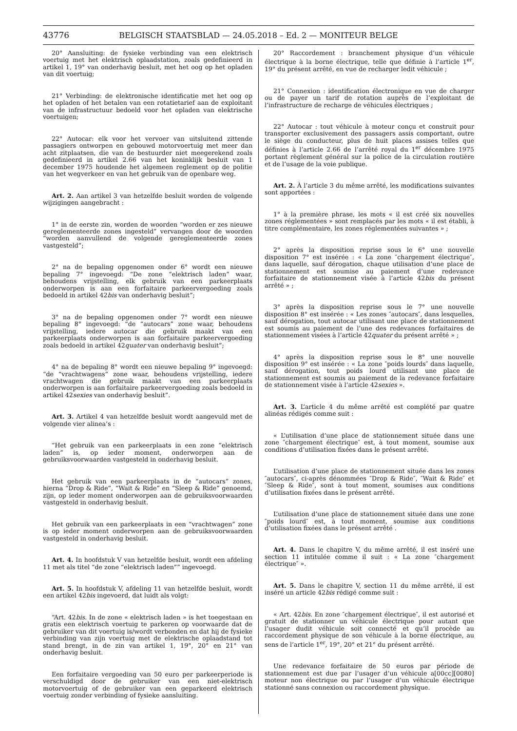43776
BELGISCH STAATSBLAD — 24.05.2018 – Ed. 2 — MONITEUR BELGE
20° Aansluiting: de fysieke verbinding van een elektrisch voertuig met het elektrisch oplaadstation, zoals gedefinieerd in artikel 1, 19° van onderhavig besluit, met het oog op het opladen van dit voertuig;
21° Verbinding: de elektronische identificatie met het oog op het opladen of het betalen van een rotatietarief aan de exploitant van de infrastructuur bedoeld voor het opladen van elektrische voertuigen;
22° Autocar: elk voor het vervoer van uitsluitend zittende passagiers ontworpen en gebouwd motorvoertuig met meer dan acht zitplaatsen, die van de bestuurder niet meegerekend zoals gedefinieerd in artikel 2.66 van het koninklijk besluit van 1 december 1975 houdende het algemeen reglement op de politie van het wegverkeer en van het gebruik van de openbare weg.
Art. 2. Aan artikel 3 van hetzelfde besluit worden de volgende wijzigingen aangebracht :
1° in de eerste zin, worden de woorden “worden er zes nieuwe gereglementeerde zones ingesteld” vervangen door de woorden “worden aanvullend de volgende gereglementeerde zones vastgesteld”;
2° na de bepaling opgenomen onder 6° wordt een nieuwe bepaling 7° ingevoegd: “De zone “elektrisch laden” waar, behoudens vrijstelling, elk gebruik van een parkeerplaats onderworpen is aan een forfaitaire parkeervergoeding zoals bedoeld in artikel 42bis van onderhavig besluit”;
3° na de bepaling opgenomen onder 7° wordt een nieuwe bepaling 8° ingevoegd: “de “autocars” zone waar, behoudens vrijstelling, iedere autocar die gebruik maakt van een parkeerplaats onderworpen is aan forfaitaire parkeervergoeding zoals bedoeld in artikel 42quater van onderhavig besluit”;
4° na de bepaling 8° wordt een nieuwe bepaling 9° ingevoegd: “de “vrachtwagens” zone waar, behoudens vrijstelling, iedere vrachtwagen die gebruik maakt van een parkeerplaats onderworpen is aan forfaitaire parkeervergoeding zoals bedoeld in artikel 42sexies van onderhavig besluit”.
Art. 3. Artikel 4 van hetzelfde besluit wordt aangevuld met de volgende vier alinea’s :
“Het gebruik van een parkeerplaats in een zone “elektrisch laden” is, op ieder moment, onderworpen aan de gebruiksvoorwaarden vastgesteld in onderhavig besluit.
Het gebruik van een parkeerplaats in de “autocars” zones, hierna “Drop & Ride”, “Wait & Ride” en “Sleep & Ride” genoemd, zijn, op ieder moment onderworpen aan de gebruiksvoorwaarden vastgesteld in onderhavig besluit.
Het gebruik van een parkeerplaats in een “vrachtwagen” zone is op ieder moment onderworpen aan de gebruiksvoorwaarden vastgesteld in onderhavig besluit.
Art. 4. In hoofdstuk V van hetzelfde besluit, wordt een afdeling 11 met als titel “de zone “elektrisch laden”” ingevoegd.
Art. 5. In hoofdstuk V, afdeling 11 van hetzelfde besluit, wordt een artikel 42bis ingevoerd, dat luidt als volgt:
“Art. 42bis. In de zone « elektrisch laden » is het toegestaan en gratis een elektrisch voertuig te parkeren op voorwaarde dat de gebruiker van dit voertuig is/wordt verbonden en dat hij de fysieke verbinding van zijn voertuig met de elektrische oplaadstand tot stand brengt, in de zin van artikel 1, 19°, 20° en 21° van onderhavig besluit.
Een forfaitaire vergoeding van 50 euro per parkeerperiode is verschuldigd door de gebruiker van een niet-elektrisch motorvoertuig of de gebruiker van een geparkeerd elektrisch voertuig zonder verbinding of fysieke aansluiting.
20° Raccordement : branchement physique d’un véhicule électrique à la borne électrique, telle que définie à l’article 1<sup>er</sup>, 19° du présent arrêté, en vue de recharger ledit véhicule ;
21° Connexion : identification électronique en vue de charger ou de payer un tarif de rotation auprès de l’exploitant de l’infrastructure de recharge de véhicules électriques ;
22° Autocar : tout véhicule à moteur conçu et construit pour transporter exclusivement des passagers assis comportant, outre le siège du conducteur, plus de huit places assises telles que définies à l’article 2.66 de l’arrêté royal du 1<sup>er</sup> décembre 1975 portant règlement général sur la police de la circulation routière et de l’usage de la voie publique.
Art. 2. À l’article 3 du même arrêté, les modifications suivantes sont apportées :
1° à la première phrase, les mots « il est créé six nouvelles zones réglementées » sont remplacés par les mots « il est établi, à titre complémentaire, les zones réglementées suivantes » ;
2° après la disposition reprise sous le 6° une nouvelle disposition 7° est insérée : « La zone ″chargement électrique″, dans laquelle, sauf dérogation, chaque utilisation d’une place de stationnement est soumise au paiement d’une redevance forfaitaire de stationnement visée à l’article 42bis du présent arrêté » ;
3° après la disposition reprise sous le 7° une nouvelle disposition 8° est insérée : « Les zones ″autocars″, dans lesquelles, sauf dérogation, tout autocar utilisant une place de stationnement est soumis au paiement de l’une des redevances forfaitaires de stationnement visées à l’article 42quater du présent arrêté » ;
4° après la disposition reprise sous le 8° une nouvelle disposition 9° est insérée : « La zone ″poids lourds″ dans laquelle, sauf dérogation, tout poids lourd utilisant une place de stationnement est soumis au paiement de la redevance forfaitaire de stationnement visée à l’article 42sexies ».
Art. 3. L’article 4 du même arrêté est complété par quatre alinéas rédigés comme suit :
« L’utilisation d’une place de stationnement située dans une zone ″chargement électrique″ est, à tout moment, soumise aux conditions d’utilisation fixées dans le présent arrêté.
L’utilisation d’une place de stationnement située dans les zones ″autocars″, ci-après dénommées ″Drop & Ride″, ″Wait & Ride″ et ″Sleep & Ride″, sont à tout moment, soumises aux conditions d’utilisation fixées dans le présent arrêté.
L’utilisation d’une place de stationnement située dans une zone ″poids lourd″ est, à tout moment, soumise aux conditions d’utilisation fixées dans le présent arrêté .
Art. 4. Dans le chapitre V, du même arrêté, il est inséré une section 11 intitulée comme il suit : « La zone ″chargement électrique″ ».
Art. 5. Dans le chapitre V, section 11 du même arrêté, il est inséré un article 42bis rédigé comme suit :
« Art. 42bis. En zone ″chargement électrique″, il est autorisé et gratuit de stationner un véhicule électrique pour autant que l’usager dudit véhicule soit connecté et qu’il procède au raccordement physique de son véhicule à la borne électrique, au sens de l’article 1<sup>er</sup>, 19°, 20° et 21° du présent arrêté.
Une redevance forfaitaire de 50 euros par période de stationnement est due par l’usager d’un véhicule a[00cc][0080] moteur non électrique ou par l’usager d’un véhicule électrique stationné sans connexion ou raccordement physique.